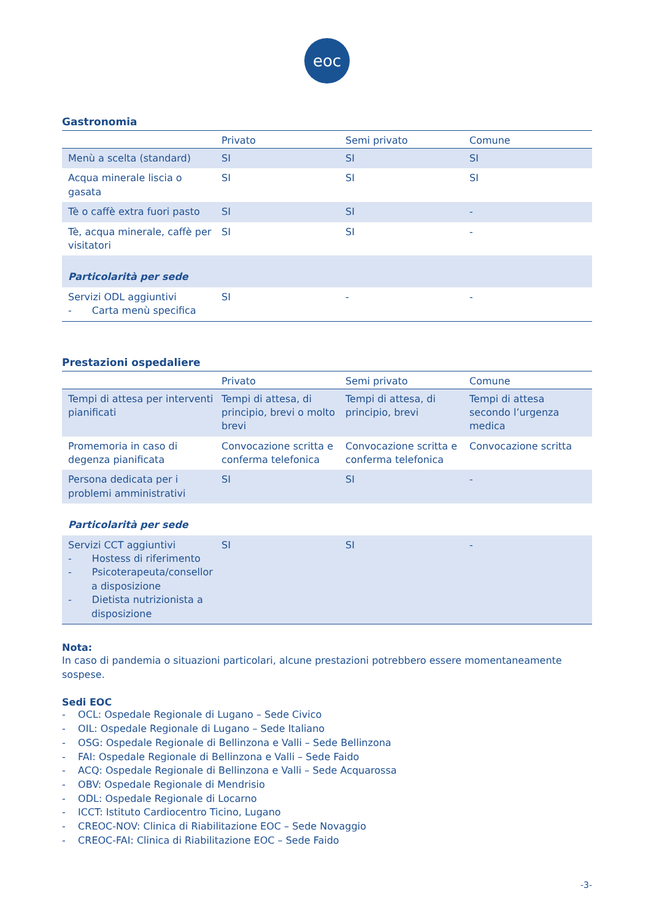eoc
Gastronomia
| | Privato | Semi privato | Comune |
| --- | --- | --- | --- |
| Menù a scelta (standard) | SI | SI | SI |
| Acqua minerale liscia o gasata | SI | SI | SI |
| Tè o caffè extra fuori pasto | SI | SI | - |
| Tè, acqua minerale, caffè per visitatori | SI | SI | - |
| Particolarità per sede | | | |
| Servizi ODL aggiuntivi - Carta menù specifica | SI | - | - |
Prestazioni ospedaliere
| | Privato | Semi privato | Comune |
| --- | --- | --- | --- |
| Tempi di attesa per interventi pianificati | Tempi di attesa, di principio, brevi o molto brevi | Tempi di attesa, di principio, brevi | Tempi di attesa secondo l’urgenza medica |
| Promemoria in caso di degenza pianificata | Convocazione scritta e conferma telefonica | Convocazione scritta e conferma telefonica | Convocazione scritta |
| Persona dedicata per i problemi amministrativi | SI | SI | - |
| Particolarità per sede | | | |
| Servizi CCT aggiuntivi - Hostess di riferimento - Psicoterapeuta/consellor a disposizione - Dietista nutrizionista a disposizione | SI | SI | - |
Nota:
In caso di pandemia o situazioni particolari, alcune prestazioni potrebbero essere momentaneamente sospese.
Sedi EOC
- OCL: Ospedale Regionale di Lugano – Sede Civico
- OIL: Ospedale Regionale di Lugano – Sede Italiano
- OSG: Ospedale Regionale di Bellinzona e Valli – Sede Bellinzona
- FAI: Ospedale Regionale di Bellinzona e Valli – Sede Faido
- ACQ: Ospedale Regionale di Bellinzona e Valli – Sede Acquarossa
- OBV: Ospedale Regionale di Mendrisio
- ODL: Ospedale Regionale di Locarno
- ICCT: Istituto Cardiocentro Ticino, Lugano
- CREOC-NOV: Clinica di Riabilitazione EOC – Sede Novaggio
- CREOC-FAI: Clinica di Riabilitazione EOC – Sede Faido
-3-